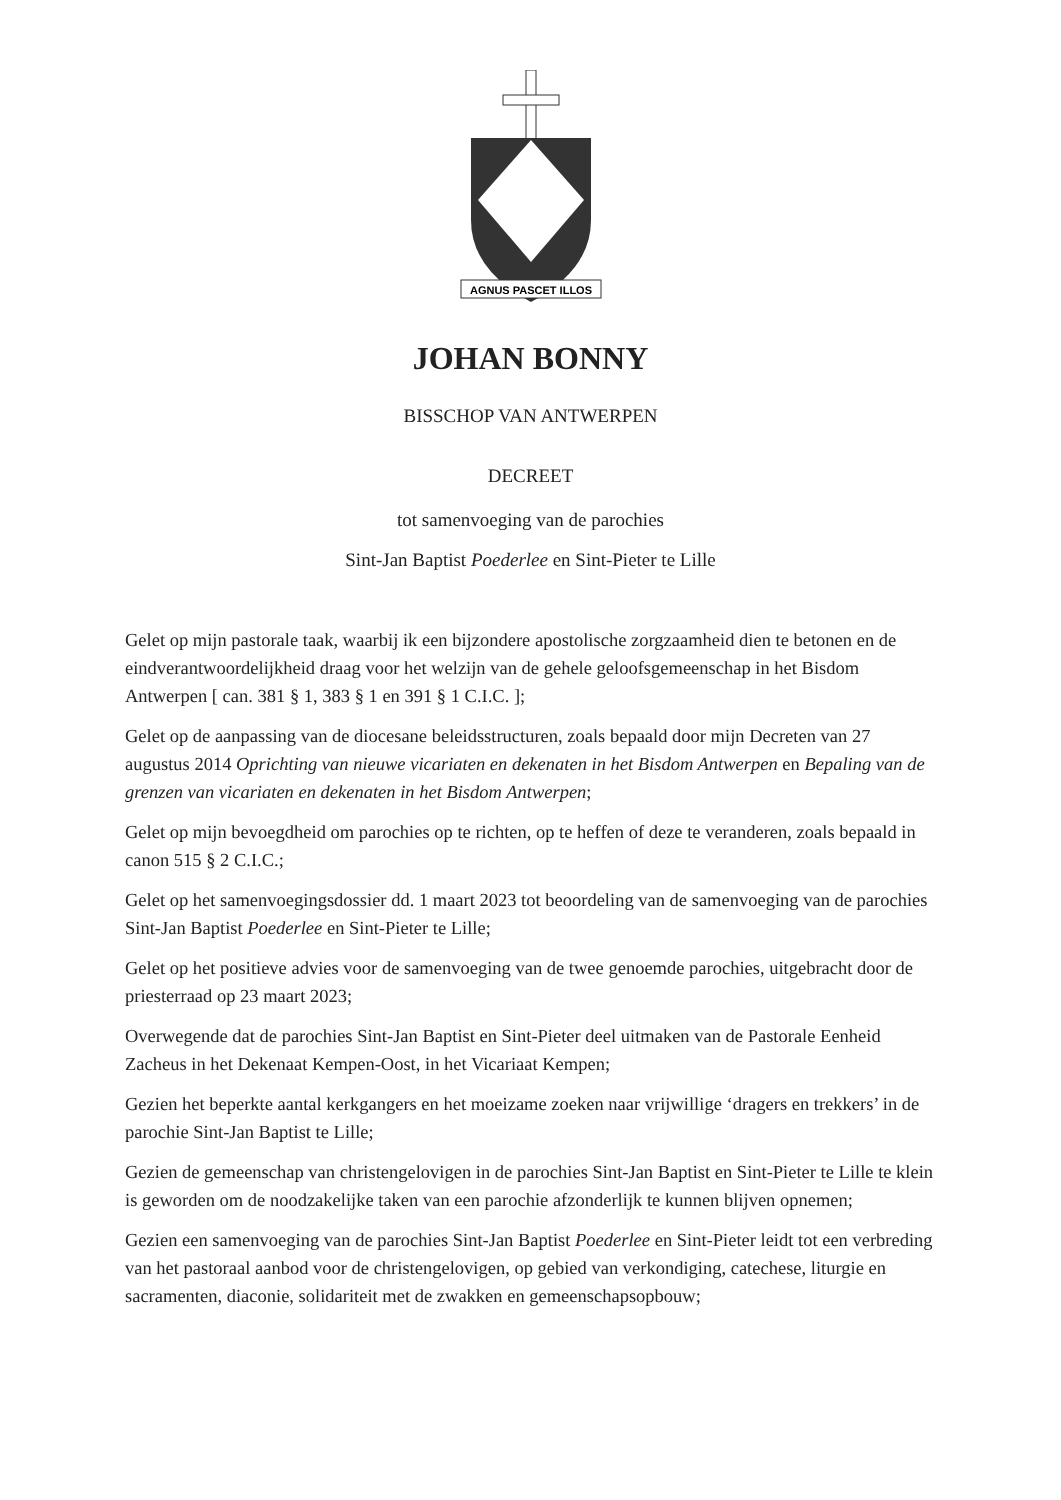AGNUS PASCET ILLOS
JOHAN BONNY
BISSCHOP VAN ANTWERPEN
DECREET
tot samenvoeging van de parochies
Sint-Jan Baptist Poederlee en Sint-Pieter te Lille
Gelet op mijn pastorale taak, waarbij ik een bijzondere apostolische zorgzaamheid dien te betonen en de eindverantwoordelijkheid draag voor het welzijn van de gehele geloofsgemeenschap in het Bisdom Antwerpen [ can. 381 § 1, 383 § 1 en 391 § 1 C.I.C. ];
Gelet op de aanpassing van de diocesane beleidsstructuren, zoals bepaald door mijn Decreten van 27 augustus 2014 Oprichting van nieuwe vicariaten en dekenaten in het Bisdom Antwerpen en Bepaling van de grenzen van vicariaten en dekenaten in het Bisdom Antwerpen;
Gelet op mijn bevoegdheid om parochies op te richten, op te heffen of deze te veranderen, zoals bepaald in canon 515 § 2 C.I.C.;
Gelet op het samenvoegingsdossier dd. 1 maart 2023 tot beoordeling van de samenvoeging van de parochies Sint-Jan Baptist Poederlee en Sint-Pieter te Lille;
Gelet op het positieve advies voor de samenvoeging van de twee genoemde parochies, uitgebracht door de priesterraad op 23 maart 2023;
Overwegende dat de parochies Sint-Jan Baptist en Sint-Pieter deel uitmaken van de Pastorale Eenheid Zacheus in het Dekenaat Kempen-Oost, in het Vicariaat Kempen;
Gezien het beperkte aantal kerkgangers en het moeizame zoeken naar vrijwillige ‘dragers en trekkers’ in de parochie Sint-Jan Baptist te Lille;
Gezien de gemeenschap van christengelovigen in de parochies Sint-Jan Baptist en Sint-Pieter te Lille te klein is geworden om de noodzakelijke taken van een parochie afzonderlijk te kunnen blijven opnemen;
Gezien een samenvoeging van de parochies Sint-Jan Baptist Poederlee en Sint-Pieter leidt tot een verbreding van het pastoraal aanbod voor de christengelovigen, op gebied van verkondiging, catechese, liturgie en sacramenten, diaconie, solidariteit met de zwakken en gemeenschapsopbouw;